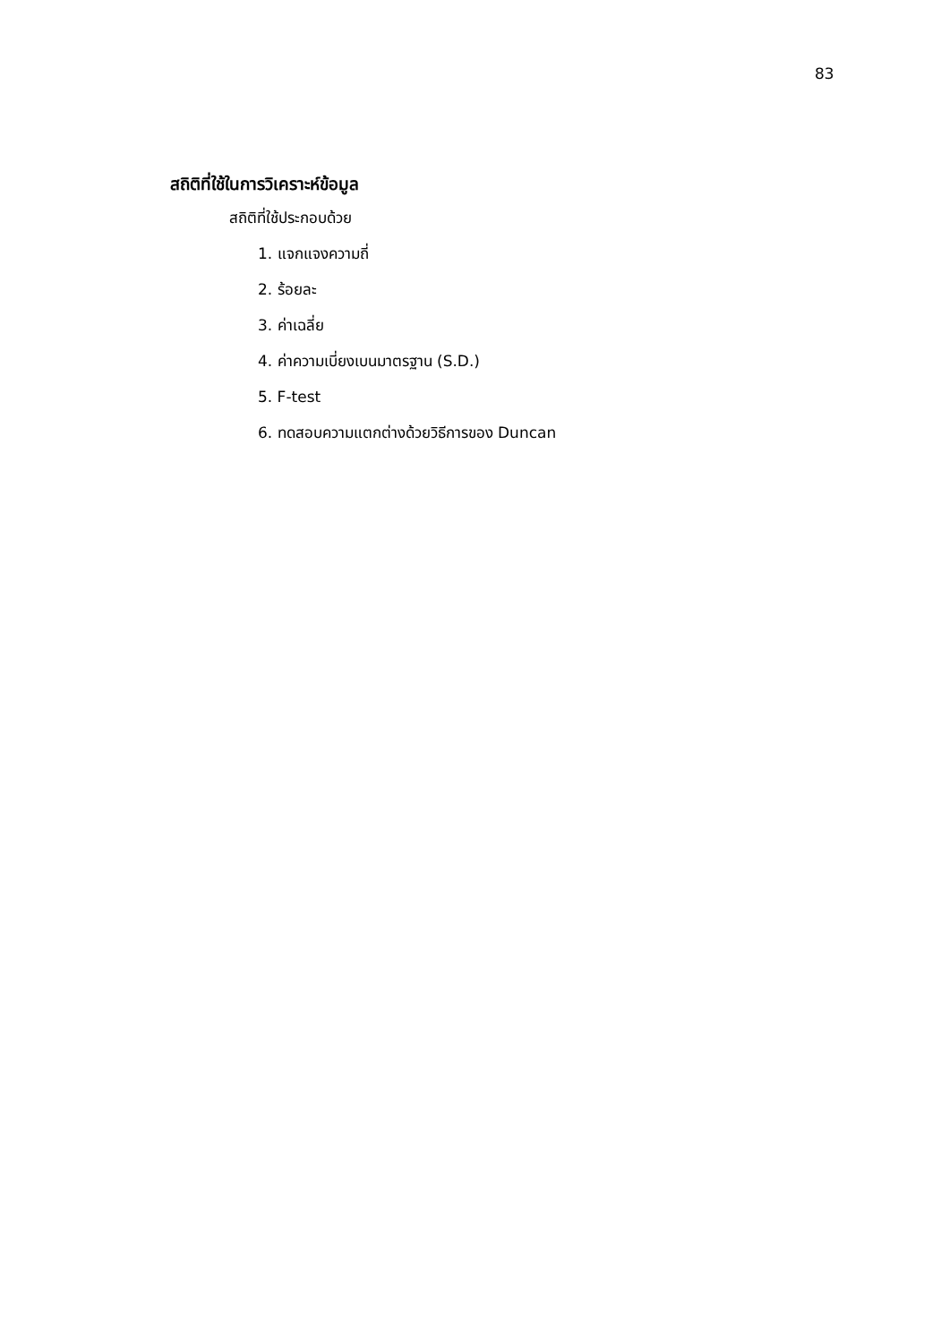83
สถิติที่ใช้ในการวิเคราะห์ข้อมูล
สถิติที่ใช้ประกอบด้วย
1. แจกแจงความถี่
2. ร้อยละ
3. ค่าเฉลี่ย
4. ค่าความเบี่ยงเบนมาตรฐาน (S.D.)
5. F-test
6. ทดสอบความแตกต่างด้วยวิธีการของ Duncan